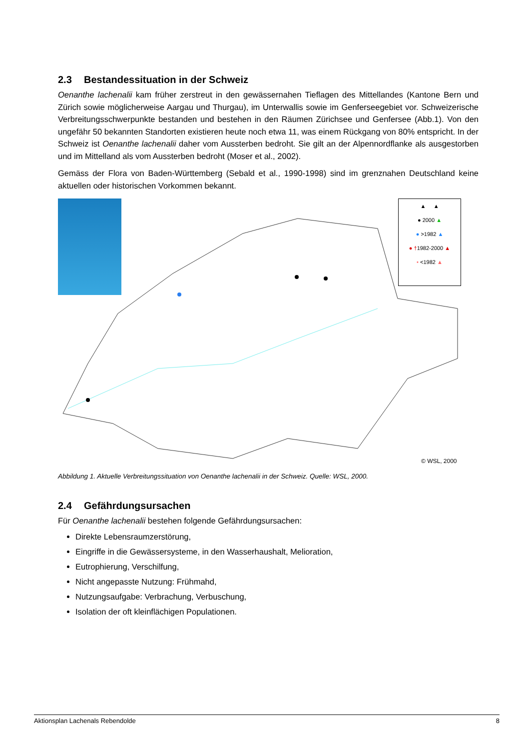2.3 Bestandessituation in der Schweiz
Oenanthe lachenalii kam früher zerstreut in den gewässernahen Tieflagen des Mittellandes (Kantone Bern und Zürich sowie möglicherweise Aargau und Thurgau), im Unterwallis sowie im Genferseegebiet vor. Schweizerische Verbreitungsschwerpunkte bestanden und bestehen in den Räumen Zürichsee und Genfersee (Abb.1). Von den ungefähr 50 bekannten Standorten existieren heute noch etwa 11, was einem Rückgang von 80% entspricht. In der Schweiz ist Oenanthe lachenalii daher vom Aussterben bedroht. Sie gilt an der Alpennordflanke als ausgestorben und im Mittelland als vom Aussterben bedroht (Moser et al., 2002).
Gemäss der Flora von Baden-Württemberg (Sebald et al., 1990-1998) sind im grenznahen Deutschland keine aktuellen oder historischen Vorkommen bekannt.
▲ ▲
● 2000 ▲
● >1982 ▲
● †1982-2000 ▲
• <1982 ▲
© WSL, 2000
Abbildung 1. Aktuelle Verbreitungssituation von Oenanthe lachenalii in der Schweiz. Quelle: WSL, 2000.
2.4 Gefährdungsursachen
Für Oenanthe lachenalii bestehen folgende Gefährdungsursachen:
Direkte Lebensraumzerstörung,
Eingriffe in die Gewässersysteme, in den Wasserhaushalt, Melioration,
Eutrophierung, Verschilfung,
Nicht angepasste Nutzung: Frühmahd,
Nutzungsaufgabe: Verbrachung, Verbuschung,
Isolation der oft kleinflächigen Populationen.
Aktionsplan Lachenals Rebendolde 8